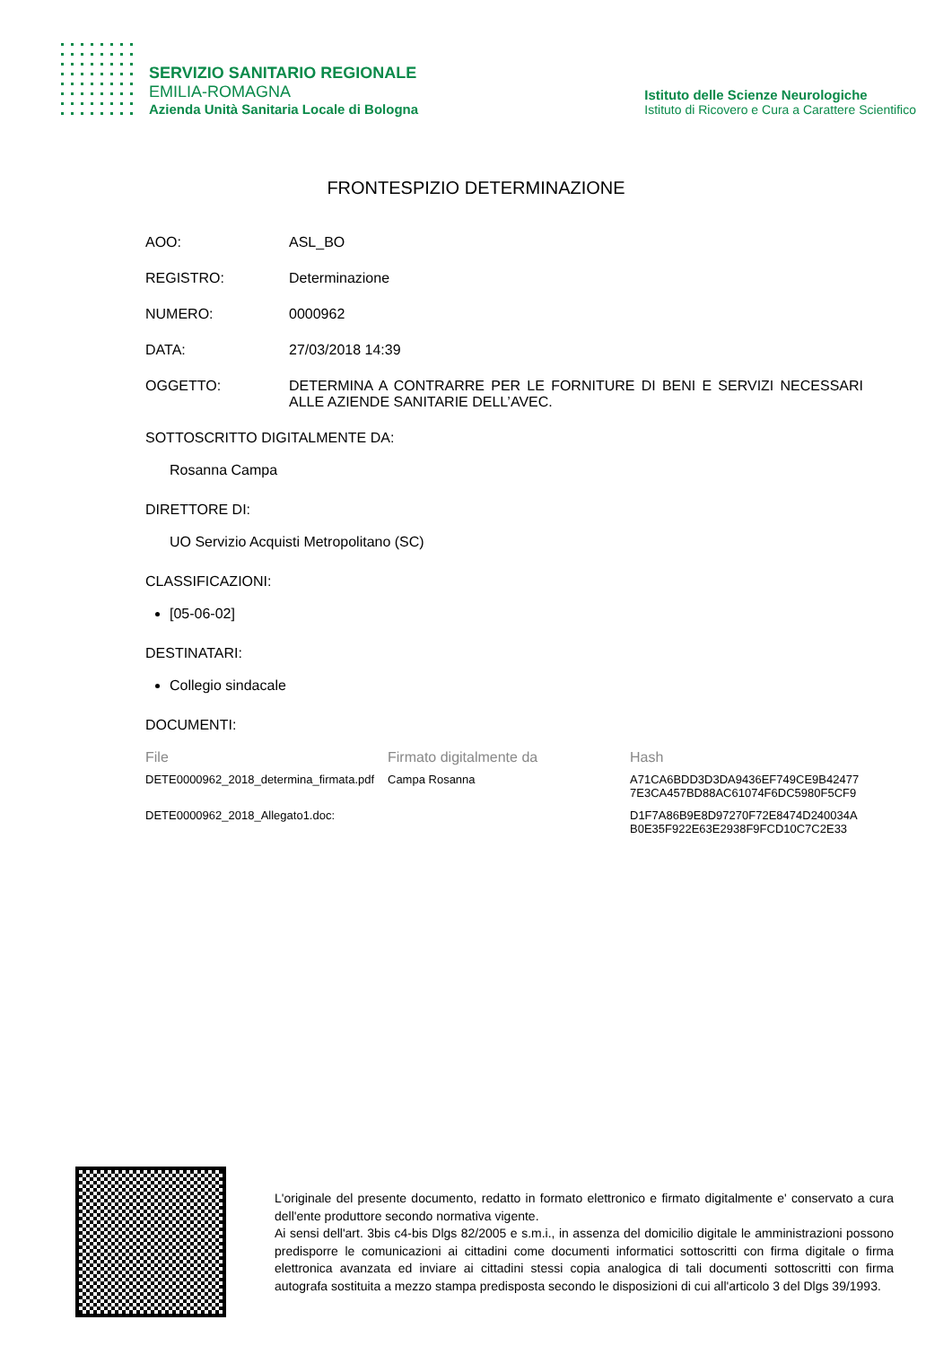SERVIZIO SANITARIO REGIONALE
EMILIA-ROMAGNA
Azienda Unità Sanitaria Locale di Bologna
Istituto delle Scienze Neurologiche
Istituto di Ricovero e Cura a Carattere Scientifico
FRONTESPIZIO DETERMINAZIONE
AOO: ASL_BO
REGISTRO: Determinazione
NUMERO: 0000962
DATA: 27/03/2018 14:39
OGGETTO: DETERMINA A CONTRARRE PER LE FORNITURE DI BENI E SERVIZI NECESSARI ALLE AZIENDE SANITARIE DELL’AVEC.
SOTTOSCRITTO DIGITALMENTE DA:
Rosanna Campa
DIRETTORE DI:
UO Servizio Acquisti Metropolitano (SC)
CLASSIFICAZIONI:
[05-06-02]
DESTINATARI:
Collegio sindacale
DOCUMENTI:
| File | Firmato digitalmente da | Hash |
| --- | --- | --- |
| DETE0000962_2018_determina_firmata.pdf | Campa Rosanna | A71CA6BDD3D3DA9436EF749CE9B42477 7E3CA457BD88AC61074F6DC5980F5CF9 |
| DETE0000962_2018_Allegato1.doc: | | D1F7A86B9E8D97270F72E8474D240034A B0E35F922E63E2938F9FCD10C7C2E33 |
L'originale del presente documento, redatto in formato elettronico e firmato digitalmente e' conservato a cura dell'ente produttore secondo normativa vigente.
Ai sensi dell'art. 3bis c4-bis Dlgs 82/2005 e s.m.i., in assenza del domicilio digitale le amministrazioni possono predisporre le comunicazioni ai cittadini come documenti informatici sottoscritti con firma digitale o firma elettronica avanzata ed inviare ai cittadini stessi copia analogica di tali documenti sottoscritti con firma autografa sostituita a mezzo stampa predisposta secondo le disposizioni di cui all'articolo 3 del Dlgs 39/1993.